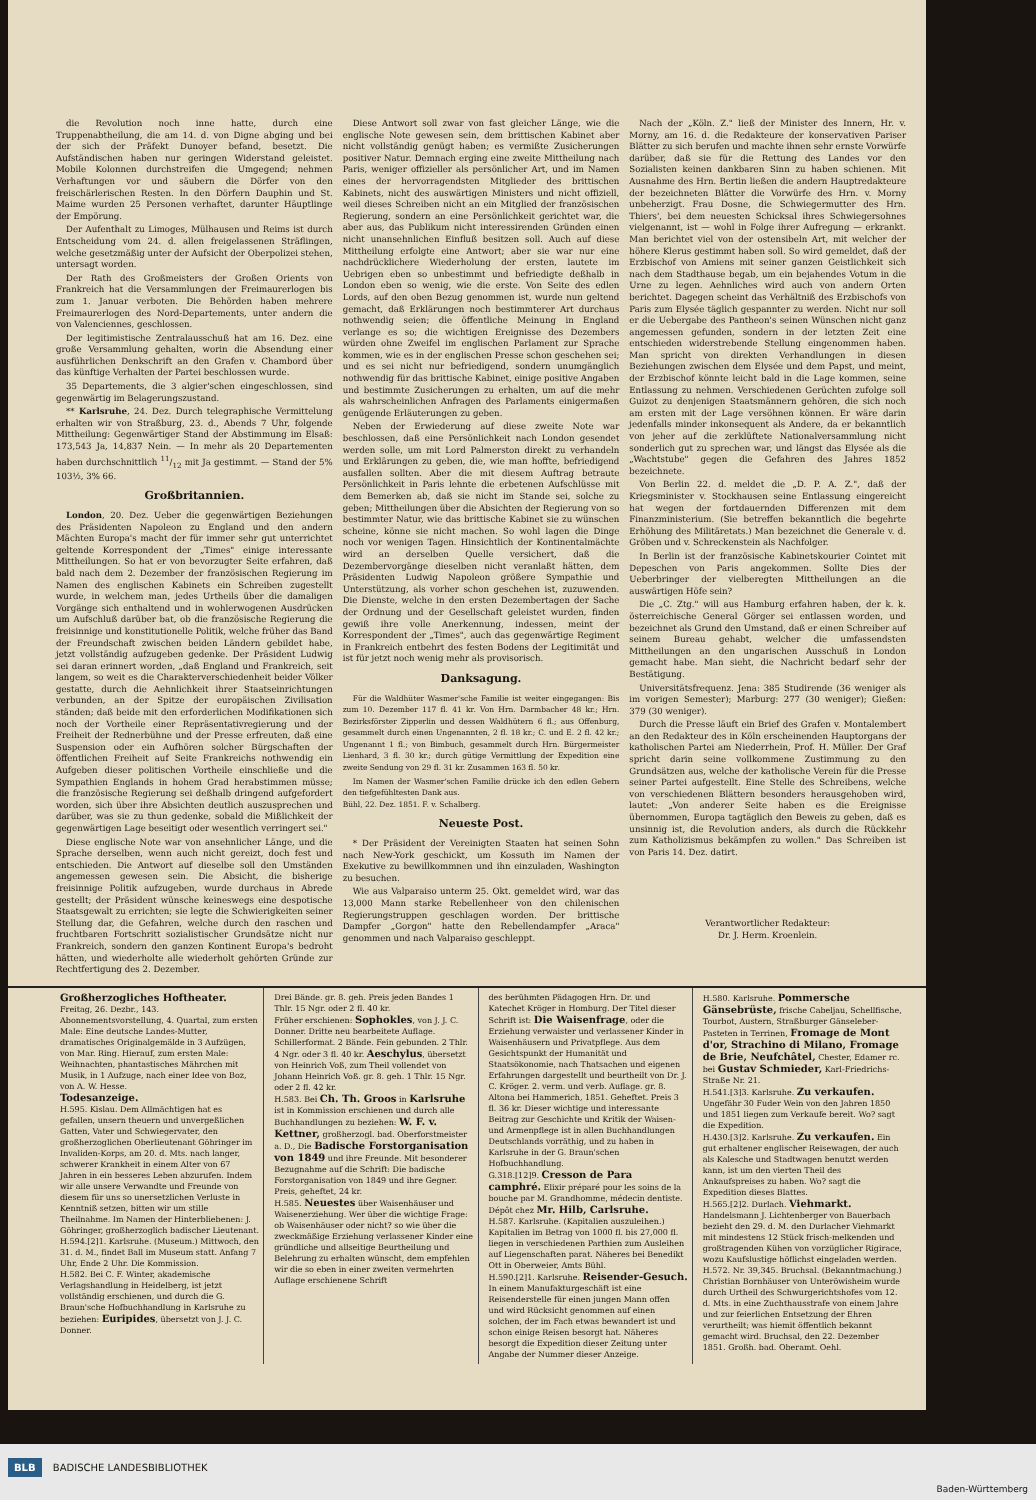die Revolution noch inne hatte, durch eine Truppenabtheilung, die am 14. d. von Digne abging und bei der sich der Präfekt Dunoyer befand, besetzt. Die Aufständischen haben nur geringen Widerstand geleistet. Mobile Kolonnen durchstreifen die Umgegend; nehmen Verhaftungen vor und säubern die Dörfer von den freischärlerischen Resten. In den Dörfern Dauphin und St. Maime wurden 25 Personen verhaftet, darunter Häuptlinge der Empörung.
Der Aufenthalt zu Limoges, Mülhausen und Reims ist durch Entscheidung vom 24. d. allen freigelassenen Sträflingen, welche gesetzmäßig unter der Aufsicht der Oberpolizei stehen, untersagt worden.
Der Rath des Großmeisters der Großen Orients von Frankreich hat die Versammlungen der Freimaurerlogen bis zum 1. Januar verboten. Die Behörden haben mehrere Freimaurerlogen des Nord-Departements, unter andern die von Valenciennes, geschlossen.
Der legitimistische Zentralausschuß hat am 16. Dez. eine große Versammlung gehalten, worin die Absendung einer ausführlichen Denkschrift an den Grafen v. Chambord über das künftige Verhalten der Partei beschlossen wurde.
35 Departements, die 3 algier'schen eingeschlossen, sind gegenwärtig im Belagerungszustand.
** Karlsruhe, 24. Dez. Durch telegraphische Vermittelung erhalten wir von Straßburg, 23. d., Abends 7 Uhr, folgende Mittheilung: Gegenwärtiger Stand der Abstimmung im Elsaß: 173,543 Ja, 14,837 Nein. — In mehr als 20 Departementen haben durchschnittlich 11/12 mit Ja gestimmt. — Stand der 5% 103½, 3% 66.
Großbritannien.
London, 20. Dez. Ueber die gegenwärtigen Beziehungen des Präsidenten Napoleon zu England und den andern Mächten Europa's macht der für immer sehr gut unterrichtet geltende Korrespondent der „Times" einige interessante Mittheilungen. So hat er von bevorzugter Seite erfahren, daß bald nach dem 2. Dezember der französischen Regierung im Namen des englischen Kabinets ein Schreiben zugestellt wurde, in welchem man, jedes Urtheils über die damaligen Vorgänge sich enthaltend und in wohlerwogenen Ausdrücken um Aufschluß darüber bat, ob die französische Regierung die freisinnige und konstitutionelle Politik, welche früher das Band der Freundschaft zwischen beiden Ländern gebildet habe, jetzt vollständig aufzugeben gedenke. Der Präsident Ludwig sei daran erinnert worden, „daß England und Frankreich, seit langem, so weit es die Charakterverschiedenheit beider Völker gestatte, durch die Aehnlichkeit ihrer Staatseinrichtungen verbunden, an der Spitze der europäischen Zivilisation ständen; daß beide mit den erforderlichen Modifikationen sich noch der Vortheile einer Repräsentativregierung und der Freiheit der Rednerbühne und der Presse erfreuten, daß eine Suspension oder ein Aufhören solcher Bürgschaften der öffentlichen Freiheit auf Seite Frankreichs nothwendig ein Aufgeben dieser politischen Vortheile einschließe und die Sympathien Englands in hohem Grad herabstimmen müsse; die französische Regierung sei deßhalb dringend aufgefordert worden, sich über ihre Absichten deutlich auszusprechen und darüber, was sie zu thun gedenke, sobald die Mißlichkeit der gegenwärtigen Lage beseitigt oder wesentlich verringert sei."
Diese englische Note war von ansehnlicher Länge, und die Sprache derselben, wenn auch nicht gereizt, doch fest und entschieden. Die Antwort auf dieselbe soll den Umständen angemessen gewesen sein. Die Absicht, die bisherige freisinnige Politik aufzugeben, wurde durchaus in Abrede gestellt; der Präsident wünsche keineswegs eine despotische Staatsgewalt zu errichten; sie legte die Schwierigkeiten seiner Stellung dar, die Gefahren, welche durch den raschen und fruchtbaren Fortschritt sozialistischer Grundsätze nicht nur Frankreich, sondern den ganzen Kontinent Europa's bedroht hätten, und wiederholte alle wiederholt gehörten Gründe zur Rechtfertigung des 2. Dezember.
Diese Antwort soll zwar von fast gleicher Länge, wie die englische Note gewesen sein, dem brittischen Kabinet aber nicht vollständig genügt haben; es vermißte Zusicherungen positiver Natur. Demnach erging eine zweite Mittheilung nach Paris, weniger offizieller als persönlicher Art, und im Namen eines der hervorragendsten Mitglieder des brittischen Kabinets, nicht des auswärtigen Ministers und nicht offiziell, weil dieses Schreiben nicht an ein Mitglied der französischen Regierung, sondern an eine Persönlichkeit gerichtet war, die aber aus, das Publikum nicht interessirenden Gründen einen nicht unansehnlichen Einfluß besitzen soll. Auch auf diese Mittheilung erfolgte eine Antwort; aber sie war nur eine nachdrücklichere Wiederholung der ersten, lautete im Uebrigen eben so unbestimmt und befriedigte deßhalb in London eben so wenig, wie die erste. Von Seite des edlen Lords, auf den oben Bezug genommen ist, wurde nun geltend gemacht, daß Erklärungen noch bestimmterer Art durchaus nothwendig seien; die öffentliche Meinung in England verlange es so; die wichtigen Ereignisse des Dezembers würden ohne Zweifel im englischen Parlament zur Sprache kommen, wie es in der englischen Presse schon geschehen sei; und es sei nicht nur befriedigend, sondern unumgänglich nothwendig für das brittische Kabinet, einige positive Angaben und bestimmte Zusicherungen zu erhalten, um auf die mehr als wahrscheinlichen Anfragen des Parlaments einigermaßen genügende Erläuterungen zu geben.
Neben der Erwiederung auf diese zweite Note war beschlossen, daß eine Persönlichkeit nach London gesendet werden solle, um mit Lord Palmerston direkt zu verhandeln und Erklärungen zu geben, die, wie man hoffte, befriedigend ausfallen sollten. Aber die mit diesem Auftrag betraute Persönlichkeit in Paris lehnte die erbetenen Aufschlüsse mit dem Bemerken ab, daß sie nicht im Stande sei, solche zu geben; Mittheilungen über die Absichten der Regierung von so bestimmter Natur, wie das brittische Kabinet sie zu wünschen scheine, könne sie nicht machen. So wohl lagen die Dinge noch vor wenigen Tagen. Hinsichtlich der Kontinentalmächte wird an derselben Quelle versichert, daß die Dezembervorgänge dieselben nicht veranlaßt hätten, dem Präsidenten Ludwig Napoleon größere Sympathie und Unterstützung, als vorher schon geschehen ist, zuzuwenden. Die Dienste, welche in den ersten Dezembertagen der Sache der Ordnung und der Gesellschaft geleistet wurden, finden gewiß ihre volle Anerkennung, indessen, meint der Korrespondent der „Times", auch das gegenwärtige Regiment in Frankreich entbehrt des festen Bodens der Legitimität und ist für jetzt noch wenig mehr als provisorisch.
Danksagung.
Für die Waldhüter Wasmer'sche Familie ist weiter eingegangen: Bis zum 10. Dezember 117 fl. 41 kr. Von Hrn. Darmbacher 48 kr.; Hrn. Bezirksförster Zipperlin und dessen Waldhütern 6 fl.; aus Offenburg, gesammelt durch einen Ungenannten, 2 fl. 18 kr.; C. und E. 2 fl. 42 kr.; Ungenannt 1 fl.; von Bimbuch, gesammelt durch Hrn. Bürgermeister Lienhard, 3 fl. 30 kr.; durch gütige Vermittlung der Expedition eine zweite Sendung von 29 fl. 31 kr. Zusammen 163 fl. 50 kr.
Im Namen der Wasmer'schen Familie drücke ich den edlen Gebern den tiefgefühltesten Dank aus.
Bühl, 22. Dez. 1851. F. v. Schalberg.
Neueste Post.
* Der Präsident der Vereinigten Staaten hat seinen Sohn nach New-York geschickt, um Kossuth im Namen der Exekutive zu bewillkommnen und ihn einzuladen, Washington zu besuchen.
Wie aus Valparaiso unterm 25. Okt. gemeldet wird, war das 13,000 Mann starke Rebellenheer von den chilenischen Regierungstruppen geschlagen worden. Der brittische Dampfer „Gorgon" hatte den Rebellendampfer „Araca" genommen und nach Valparaiso geschleppt.
Nach der „Köln. Z." ließ der Minister des Innern, Hr. v. Morny, am 16. d. die Redakteure der konservativen Pariser Blätter zu sich berufen und machte ihnen sehr ernste Vorwürfe darüber, daß sie für die Rettung des Landes vor den Sozialisten keinen dankbaren Sinn zu haben schienen. Mit Ausnahme des Hrn. Bertin ließen die andern Hauptredakteure der bezeichneten Blätter die Vorwürfe des Hrn. v. Morny unbeherzigt. Frau Dosne, die Schwiegermutter des Hrn. Thiers', bei dem neuesten Schicksal ihres Schwiegersohnes vielgenannt, ist — wohl in Folge ihrer Aufregung — erkrankt. Man berichtet viel von der ostensibeln Art, mit welcher der höhere Klerus gestimmt haben soll. So wird gemeldet, daß der Erzbischof von Amiens mit seiner ganzen Geistlichkeit sich nach dem Stadthause begab, um ein bejahendes Votum in die Urne zu legen. Aehnliches wird auch von andern Orten berichtet. Dagegen scheint das Verhältniß des Erzbischofs von Paris zum Elysée täglich gespannter zu werden. Nicht nur soll er die Uebergabe des Pantheon's seinen Wünschen nicht ganz angemessen gefunden, sondern in der letzten Zeit eine entschieden widerstrebende Stellung eingenommen haben. Man spricht von direkten Verhandlungen in diesen Beziehungen zwischen dem Elysée und dem Papst, und meint, der Erzbischof könnte leicht bald in die Lage kommen, seine Entlassung zu nehmen. Verschiedenen Gerüchten zufolge soll Guizot zu denjenigen Staatsmännern gehören, die sich noch am ersten mit der Lage versöhnen können. Er wäre darin jedenfalls minder inkonsequent als Andere, da er bekanntlich von jeher auf die zerklüftete Nationalversammlung nicht sonderlich gut zu sprechen war, und längst das Elysée als die „Wachtstube" gegen die Gefahren des Jahres 1852 bezeichnete.
Von Berlin 22. d. meldet die „D. P. A. Z.", daß der Kriegsminister v. Stockhausen seine Entlassung eingereicht hat wegen der fortdauernden Differenzen mit dem Finanzministerium. (Sie betreffen bekanntlich die begehrte Erhöhung des Militäretats.) Man bezeichnet die Generale v. d. Gröben und v. Schreckenstein als Nachfolger.
In Berlin ist der französische Kabinetskourier Cointet mit Depeschen von Paris angekommen. Sollte Dies der Ueberbringer der vielberegten Mittheilungen an die auswärtigen Höfe sein?
Die „C. Ztg." will aus Hamburg erfahren haben, der k. k. österreichische General Görger sei entlassen worden, und bezeichnet als Grund den Umstand, daß er einen Schreiber auf seinem Bureau gehabt, welcher die umfassendsten Mittheilungen an den ungarischen Ausschuß in London gemacht habe. Man sieht, die Nachricht bedarf sehr der Bestätigung.
Universitätsfrequenz. Jena: 385 Studirende (36 weniger als im vorigen Semester); Marburg: 277 (30 weniger); Gießen: 379 (30 weniger).
Durch die Presse läuft ein Brief des Grafen v. Montalembert an den Redakteur des in Köln erscheinenden Hauptorgans der katholischen Partei am Niederrhein, Prof. H. Müller. Der Graf spricht darin seine vollkommene Zustimmung zu den Grundsätzen aus, welche der katholische Verein für die Presse seiner Partei aufgestellt. Eine Stelle des Schreibens, welche von verschiedenen Blättern besonders herausgehoben wird, lautet: „Von anderer Seite haben es die Ereignisse übernommen, Europa tagtäglich den Beweis zu geben, daß es unsinnig ist, die Revolution anders, als durch die Rückkehr zum Katholizismus bekämpfen zu wollen." Das Schreiben ist von Paris 14. Dez. datirt.
Verantwortlicher Redakteur:
Dr. J. Herm. Kroenlein.
Großherzogliches Hoftheater.
Freitag, 26. Dezbr., 143. Abonnementsvorstellung, 4. Quartal, zum ersten Male: Eine deutsche Landes-Mutter, dramatisches Originalgemälde in 3 Aufzügen, von Mar. Ring. Hierauf, zum ersten Male: Weihnachten, phantastisches Mährchen mit Musik, in 1 Aufzuge, nach einer Idee von Boz, von A. W. Hesse.
Todesanzeige.
H.595. Kislau. Dem Allmächtigen hat es gefallen, unsern theuern und unvergeßlichen Gatten, Vater und Schwiegervater, den großherzoglichen Oberlieutenant Göhringer im Invaliden-Korps, am 20. d. Mts. nach langer, schwerer Krankheit in einem Alter von 67 Jahren in ein besseres Leben abzurufen. Indem wir alle unsere Verwandte und Freunde von diesem für uns so unersetzlichen Verluste in Kenntniß setzen, bitten wir um stille Theilnahme. Im Namen der Hinterbliebenen: J. Göhringer, großherzoglich badischer Lieutenant.
H.594.[2]1. Karlsruhe. (Museum.) Mittwoch, den 31. d. M., findet Ball im Museum statt. Anfang 7 Uhr, Ende 2 Uhr. Die Kommission.
H.582. Bei C. F. Winter, akademische Verlagshandlung in Heidelberg, ist jetzt vollständig erschienen, und durch die G. Braun'sche Hofbuchhandlung in Karlsruhe zu beziehen: Euripides, übersetzt von J. J. C. Donner.
Drei Bände. gr. 8. geh. Preis jeden Bandes 1 Thlr. 15 Ngr. oder 2 fl. 40 kr.
Früher erschienen: Sophokles, von J. J. C. Donner. Dritte neu bearbeitete Auflage. Schillerformat. 2 Bände. Fein gebunden. 2 Thlr. 4 Ngr. oder 3 fl. 40 kr. Aeschylus, übersetzt von Heinrich Voß, zum Theil vollendet von Johann Heinrich Voß. gr. 8. geh. 1 Thlr. 15 Ngr. oder 2 fl. 42 kr.
H.583. Bei Ch. Th. Groos in Karlsruhe ist in Kommission erschienen und durch alle Buchhandlungen zu beziehen: W. F. v. Kettner, großherzogl. bad. Oberforstmeister a. D., Die Badische Forstorganisation von 1849 und ihre Freunde. Mit besonderer Bezugnahme auf die Schrift: Die badische Forstorganisation von 1849 und ihre Gegner. Preis, geheftet, 24 kr.
H.585. Neuestes über Waisenhäuser und Waisenerziehung. Wer über die wichtige Frage: ob Waisenhäuser oder nicht? so wie über die zweckmäßige Erziehung verlassener Kinder eine gründliche und allseitige Beurtheilung und Belehrung zu erhalten wünscht, dem empfehlen wir die so eben in einer zweiten vermehrten Auflage erschienene Schrift
des berühmten Pädagogen Hrn. Dr. und Katechet Kröger in Homburg. Der Titel dieser Schrift ist: Die Waisenfrage, oder die Erziehung verwaister und verlassener Kinder in Waisenhäusern und Privatpflege. Aus dem Gesichtspunkt der Humanität und Staatsökonomie, nach Thatsachen und eigenen Erfahrungen dargestellt und beurtheilt von Dr. J. C. Kröger. 2. verm. und verb. Auflage. gr. 8. Altona bei Hammerich, 1851. Geheftet. Preis 3 fl. 36 kr. Dieser wichtige und interessante Beitrag zur Geschichte und Kritik der Waisen- und Armenpflege ist in allen Buchhandlungen Deutschlands vorräthig, und zu haben in Karlsruhe in der G. Braun'schen Hofbuchhandlung.
G.318.[12]9. Cresson de Para camphré. Elixir préparé pour les soins de la bouche par M. Grandhomme, médecin dentiste. Dépôt chez Mr. Hilb, Carlsruhe.
H.587. Karlsruhe. (Kapitalien auszuleihen.) Kapitalien im Betrag von 1000 fl. bis 27,000 fl. liegen in verschiedenen Parthien zum Ausleihen auf Liegenschaften parat. Näheres bei Benedikt Ott in Oberweier, Amts Bühl.
H.590.[2]1. Karlsruhe. Reisender-Gesuch. In einem Manufakturgeschäft ist eine Reisenderstelle für einen jungen Mann offen und wird Rücksicht genommen auf einen solchen, der im Fach etwas bewandert ist und schon einige Reisen besorgt hat. Näheres besorgt die Expedition dieser Zeitung unter Angabe der Nummer dieser Anzeige.
H.580. Karlsruhe. Pommersche Gänsebrüste, frische Cabeljau, Schellfische, Tourbot, Austern, Straßburger Gänseleber-Pasteten in Terrinen, Fromage de Mont d'or, Strachino di Milano, Fromage de Brie, Neufchâtel, Chester, Edamer rc. bei Gustav Schmieder, Karl-Friedrichs-Straße Nr. 21.
H.541.[3]3. Karlsruhe. Zu verkaufen. Ungefähr 30 Fuder Wein von den Jahren 1850 und 1851 liegen zum Verkaufe bereit. Wo? sagt die Expedition.
H.430.[3]2. Karlsruhe. Zu verkaufen. Ein gut erhaltener englischer Reisewagen, der auch als Kalesche und Stadtwagen benutzt werden kann, ist um den vierten Theil des Ankaufspreises zu haben. Wo? sagt die Expedition dieses Blattes.
H.565.[2]2. Durlach. Viehmarkt. Handelsmann J. Lichtenberger von Bauerbach bezieht den 29. d. M. den Durlacher Viehmarkt mit mindestens 12 Stück frisch-melkenden und großtragenden Kühen von vorzüglicher Rigirace, wozu Kaufslustige höflichst eingeladen werden.
H.572. Nr. 39,345. Bruchsal. (Bekanntmachung.) Christian Bornhäuser von Unteröwisheim wurde durch Urtheil des Schwurgerichtshofes vom 12. d. Mts. in eine Zuchthausstrafe von einem Jahre und zur feierlichen Entsetzung der Ehren verurtheilt; was hiemit öffentlich bekannt gemacht wird. Bruchsal, den 22. Dezember 1851. Großh. bad. Oberamt. Oehl.
BLB BADISCHE LANDESBIBLIOTHEK
Baden-Württemberg